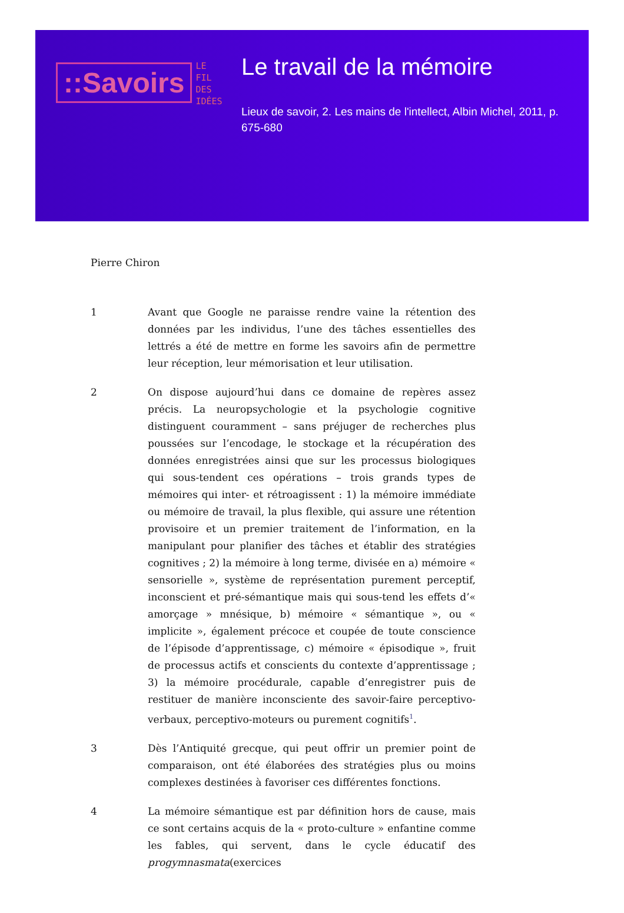::Savoirs
LE
FIL
DES
IDÉES
Le travail de la mémoire
Lieux de savoir, 2. Les mains de l'intellect, Albin Michel, 2011, p. 675-680
Pierre Chiron
1 Avant que Google ne paraisse rendre vaine la rétention des données par les individus, l’une des tâches essentielles des lettrés a été de mettre en forme les savoirs afin de permettre leur réception, leur mémorisation et leur utilisation.
2 On dispose aujourd’hui dans ce domaine de repères assez précis. La neuropsychologie et la psychologie cognitive distinguent couramment – sans préjuger de recherches plus poussées sur l’encodage, le stockage et la récupération des données enregistrées ainsi que sur les processus biologiques qui sous-tendent ces opérations – trois grands types de mémoires qui inter- et rétroagissent : 1) la mémoire immédiate ou mémoire de travail, la plus flexible, qui assure une rétention provisoire et un premier traitement de l’information, en la manipulant pour planifier des tâches et établir des stratégies cognitives ; 2) la mémoire à long terme, divisée en a) mémoire « sensorielle », système de représentation purement perceptif, inconscient et pré-sémantique mais qui sous-tend les effets d’« amorçage » mnésique, b) mémoire « sémantique », ou « implicite », également précoce et coupée de toute conscience de l’épisode d’apprentissage, c) mémoire « épisodique », fruit de processus actifs et conscients du contexte d’apprentissage ; 3) la mémoire procédurale, capable d’enregistrer puis de restituer de manière inconsciente des savoir-faire perceptivo-verbaux, perceptivo-moteurs ou purement cognitifs<sup>1</sup>.
3 Dès l’Antiquité grecque, qui peut offrir un premier point de comparaison, ont été élaborées des stratégies plus ou moins complexes destinées à favoriser ces différentes fonctions.
4 La mémoire sémantique est par définition hors de cause, mais ce sont certains acquis de la « proto-culture » enfantine comme les fables, qui servent, dans le cycle éducatif des progymnasmata(exercices